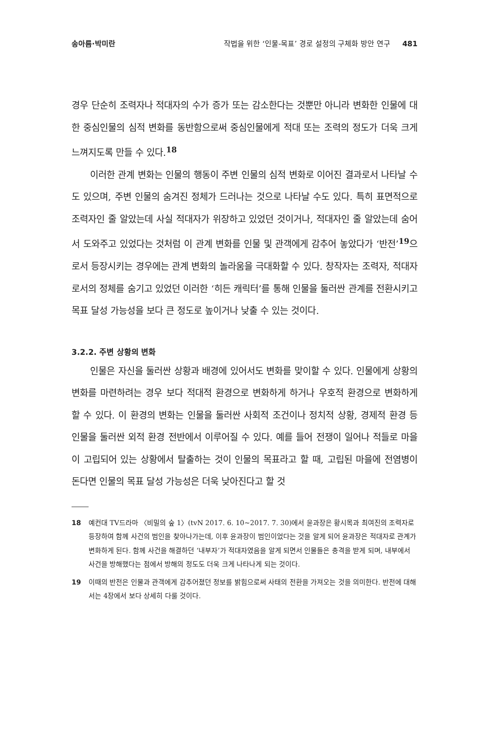송아름·박미란 작법을 위한 ‘인물-목표’ 경로 설정의 구체화 방안 연구 481
경우 단순히 조력자나 적대자의 수가 증가 또는 감소한다는 것뿐만 아니라 변화한 인물에 대한 중심인물의 심적 변화를 동반함으로써 중심인물에게 적대 또는 조력의 정도가 더욱 크게 느껴지도록 만들 수 있다.<sup>18</sup>
이러한 관계 변화는 인물의 행동이 주변 인물의 심적 변화로 이어진 결과로서 나타날 수도 있으며, 주변 인물의 숨겨진 정체가 드러나는 것으로 나타날 수도 있다. 특히 표면적으로 조력자인 줄 알았는데 사실 적대자가 위장하고 있었던 것이거나, 적대자인 줄 알았는데 숨어서 도와주고 있었다는 것처럼 이 관계 변화를 인물 및 관객에게 감추어 놓았다가 ‘반전’<sup>19</sup>으로서 등장시키는 경우에는 관계 변화의 놀라움을 극대화할 수 있다. 창작자는 조력자, 적대자로서의 정체를 숨기고 있었던 이러한 ‘히든 캐릭터’를 통해 인물을 둘러싼 관계를 전환시키고 목표 달성 가능성을 보다 큰 정도로 높이거나 낮출 수 있는 것이다.
3.2.2. 주변 상황의 변화
인물은 자신을 둘러싼 상황과 배경에 있어서도 변화를 맞이할 수 있다. 인물에게 상황의 변화를 마련하려는 경우 보다 적대적 환경으로 변화하게 하거나 우호적 환경으로 변화하게 할 수 있다. 이 환경의 변화는 인물을 둘러싼 사회적 조건이나 정치적 상황, 경제적 환경 등 인물을 둘러싼 외적 환경 전반에서 이루어질 수 있다. 예를 들어 전쟁이 일어나 적들로 마을이 고립되어 있는 상황에서 탈출하는 것이 인물의 목표라고 할 때, 고립된 마을에 전염병이 돈다면 인물의 목표 달성 가능성은 더욱 낮아진다고 할 것
18 예컨대 TV드라마 〈비밀의 숲 1〉(tvN 2017. 6. 10~2017. 7. 30)에서 윤과장은 황시목과 최여진의 조력자로 등장하여 함께 사건의 범인을 찾아나가는데, 이후 윤과장이 범인이었다는 것을 알게 되어 윤과장은 적대자로 관계가 변화하게 된다. 함께 사건을 해결하던 ‘내부자’가 적대자였음을 알게 되면서 인물들은 충격을 받게 되며, 내부에서 사건을 방해했다는 점에서 방해의 정도도 더욱 크게 나타나게 되는 것이다.
19 이때의 반전은 인물과 관객에게 감추어졌던 정보를 밝힘으로써 사태의 전환을 가져오는 것을 의미한다. 반전에 대해서는 4장에서 보다 상세히 다룰 것이다.